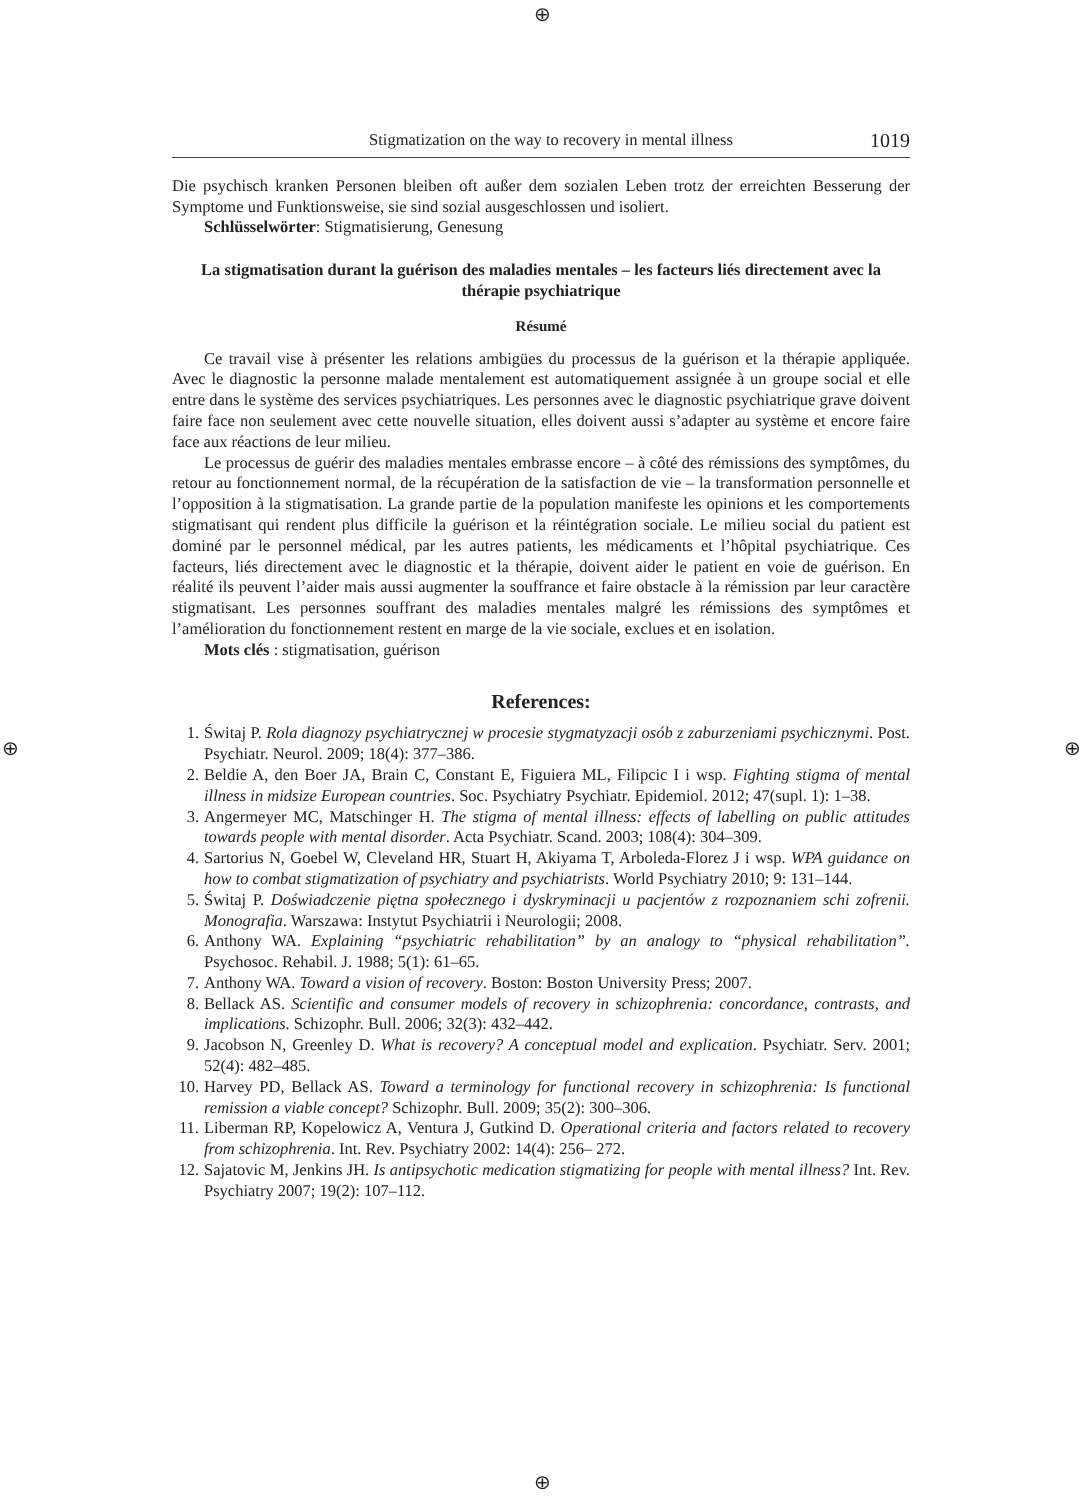⊕
⊕ ⊕
⊕
Stigmatization on the way to recovery in mental illness 1019
Die psychisch kranken Personen bleiben oft außer dem sozialen Leben trotz der erreichten Besserung der Symptome und Funktionsweise, sie sind sozial ausgeschlossen und isoliert.
Schlüsselwörter: Stigmatisierung, Genesung
La stigmatisation durant la guérison des maladies mentales – les facteurs liés directement avec la thérapie psychiatrique
Résumé
Ce travail vise à présenter les relations ambigües du processus de la guérison et la thérapie appliquée. Avec le diagnostic la personne malade mentalement est automatiquement assignée à un groupe social et elle entre dans le système des services psychiatriques. Les personnes avec le diagnostic psychiatrique grave doivent faire face non seulement avec cette nouvelle situation, elles doivent aussi s’adapter au système et encore faire face aux réactions de leur milieu.
Le processus de guérir des maladies mentales embrasse encore – à côté des rémissions des symptômes, du retour au fonctionnement normal, de la récupération de la satisfaction de vie – la transformation personnelle et l’opposition à la stigmatisation. La grande partie de la population manifeste les opinions et les comportements stigmatisant qui rendent plus difficile la guérison et la réintégration sociale. Le milieu social du patient est dominé par le personnel médical, par les autres patients, les médicaments et l’hôpital psychiatrique. Ces facteurs, liés directement avec le diagnostic et la thérapie, doivent aider le patient en voie de guérison. En réalité ils peuvent l’aider mais aussi augmenter la souffrance et faire obstacle à la rémission par leur caractère stigmatisant. Les personnes souffrant des maladies mentales malgré les rémissions des symptômes et l’amélioration du fonctionnement restent en marge de la vie sociale, exclues et en isolation.
Mots clés : stigmatisation, guérison
References:
1. Świtaj P. Rola diagnozy psychiatrycznej w procesie stygmatyzacji osób z zaburzeniami psychicznymi. Post. Psychiatr. Neurol. 2009; 18(4): 377–386.
2. Beldie A, den Boer JA, Brain C, Constant E, Figuiera ML, Filipcic I i wsp. Fighting stigma of mental illness in midsize European countries. Soc. Psychiatry Psychiatr. Epidemiol. 2012; 47(supl. 1): 1–38.
3. Angermeyer MC, Matschinger H. The stigma of mental illness: effects of labelling on public attitudes towards people with mental disorder. Acta Psychiatr. Scand. 2003; 108(4): 304–309.
4. Sartorius N, Goebel W, Cleveland HR, Stuart H, Akiyama T, Arboleda-Florez J i wsp. WPA guidance on how to combat stigmatization of psychiatry and psychiatrists. World Psychiatry 2010; 9: 131–144.
5. Świtaj P. Doświadczenie piętna społecznego i dyskryminacji u pacjentów z rozpoznaniem schi zofrenii. Monografia. Warszawa: Instytut Psychiatrii i Neurologii; 2008.
6. Anthony WA. Explaining “psychiatric rehabilitation” by an analogy to “physical rehabilitation”. Psychosoc. Rehabil. J. 1988; 5(1): 61–65.
7. Anthony WA. Toward a vision of recovery. Boston: Boston University Press; 2007.
8. Bellack AS. Scientific and consumer models of recovery in schizophrenia: concordance, contrasts, and implications. Schizophr. Bull. 2006; 32(3): 432–442.
9. Jacobson N, Greenley D. What is recovery? A conceptual model and explication. Psychiatr. Serv. 2001; 52(4): 482–485.
10. Harvey PD, Bellack AS. Toward a terminology for functional recovery in schizophrenia: Is functional remission a viable concept? Schizophr. Bull. 2009; 35(2): 300–306.
11. Liberman RP, Kopelowicz A, Ventura J, Gutkind D. Operational criteria and factors related to recovery from schizophrenia. Int. Rev. Psychiatry 2002: 14(4): 256– 272.
12. Sajatovic M, Jenkins JH. Is antipsychotic medication stigmatizing for people with mental illness? Int. Rev. Psychiatry 2007; 19(2): 107–112.